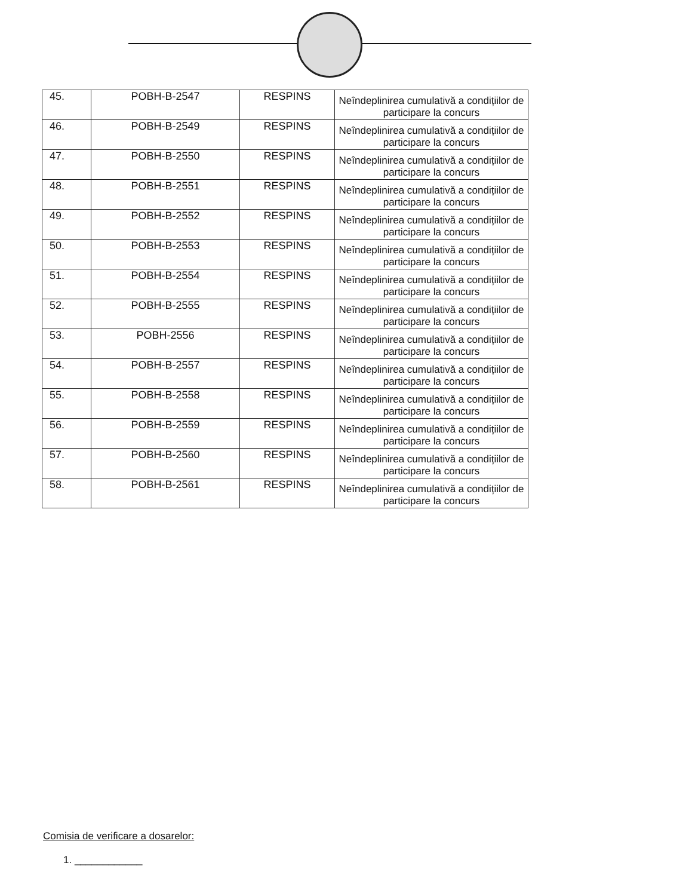| 45. | POBH-B-2547 | RESPINS | Neîndeplinirea cumulativă a condițiilor de participare la concurs |
| 46. | POBH-B-2549 | RESPINS | Neîndeplinirea cumulativă a condițiilor de participare la concurs |
| 47. | POBH-B-2550 | RESPINS | Neîndeplinirea cumulativă a condițiilor de participare la concurs |
| 48. | POBH-B-2551 | RESPINS | Neîndeplinirea cumulativă a condițiilor de participare la concurs |
| 49. | POBH-B-2552 | RESPINS | Neîndeplinirea cumulativă a condițiilor de participare la concurs |
| 50. | POBH-B-2553 | RESPINS | Neîndeplinirea cumulativă a condițiilor de participare la concurs |
| 51. | POBH-B-2554 | RESPINS | Neîndeplinirea cumulativă a condițiilor de participare la concurs |
| 52. | POBH-B-2555 | RESPINS | Neîndeplinirea cumulativă a condițiilor de participare la concurs |
| 53. | POBH-2556 | RESPINS | Neîndeplinirea cumulativă a condițiilor de participare la concurs |
| 54. | POBH-B-2557 | RESPINS | Neîndeplinirea cumulativă a condițiilor de participare la concurs |
| 55. | POBH-B-2558 | RESPINS | Neîndeplinirea cumulativă a condițiilor de participare la concurs |
| 56. | POBH-B-2559 | RESPINS | Neîndeplinirea cumulativă a condițiilor de participare la concurs |
| 57. | POBH-B-2560 | RESPINS | Neîndeplinirea cumulativă a condițiilor de participare la concurs |
| 58. | POBH-B-2561 | RESPINS | Neîndeplinirea cumulativă a condițiilor de participare la concurs |
Comisia de verificare a dosarelor:
1. ____________